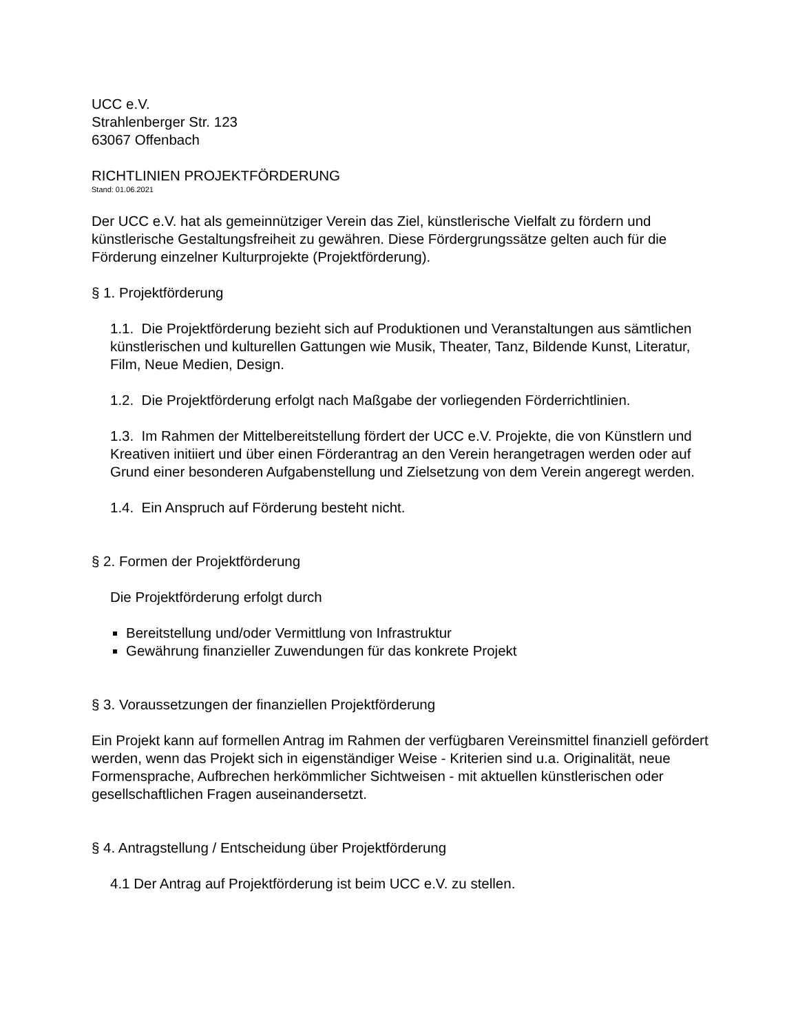UCC e.V.
Strahlenberger Str. 123
63067 Offenbach
RICHTLINIEN PROJEKTFÖRDERUNG
Stand: 01.06.2021
Der UCC e.V. hat als gemeinnütziger Verein das Ziel, künstlerische Vielfalt zu fördern und künstlerische Gestaltungsfreiheit zu gewähren. Diese Fördergrungssätze gelten auch für die Förderung einzelner Kulturprojekte (Projektförderung).
§ 1. Projektförderung
1.1. Die Projektförderung bezieht sich auf Produktionen und Veranstaltungen aus sämtlichen künstlerischen und kulturellen Gattungen wie Musik, Theater, Tanz, Bildende Kunst, Literatur, Film, Neue Medien, Design.
1.2. Die Projektförderung erfolgt nach Maßgabe der vorliegenden Förderrichtlinien.
1.3. Im Rahmen der Mittelbereitstellung fördert der UCC e.V. Projekte, die von Künstlern und Kreativen initiiert und über einen Förderantrag an den Verein herangetragen werden oder auf Grund einer besonderen Aufgabenstellung und Zielsetzung von dem Verein angeregt werden.
1.4. Ein Anspruch auf Förderung besteht nicht.
§ 2. Formen der Projektförderung
Die Projektförderung erfolgt durch
Bereitstellung und/oder Vermittlung von Infrastruktur
Gewährung finanzieller Zuwendungen für das konkrete Projekt
§ 3. Voraussetzungen der finanziellen Projektförderung
Ein Projekt kann auf formellen Antrag im Rahmen der verfügbaren Vereinsmittel finanziell gefördert werden, wenn das Projekt sich in eigenständiger Weise - Kriterien sind u.a. Originalität, neue Formensprache, Aufbrechen herkömmlicher Sichtweisen - mit aktuellen künstlerischen oder gesellschaftlichen Fragen auseinandersetzt.
§ 4. Antragstellung / Entscheidung über Projektförderung
4.1 Der Antrag auf Projektförderung ist beim UCC e.V. zu stellen.